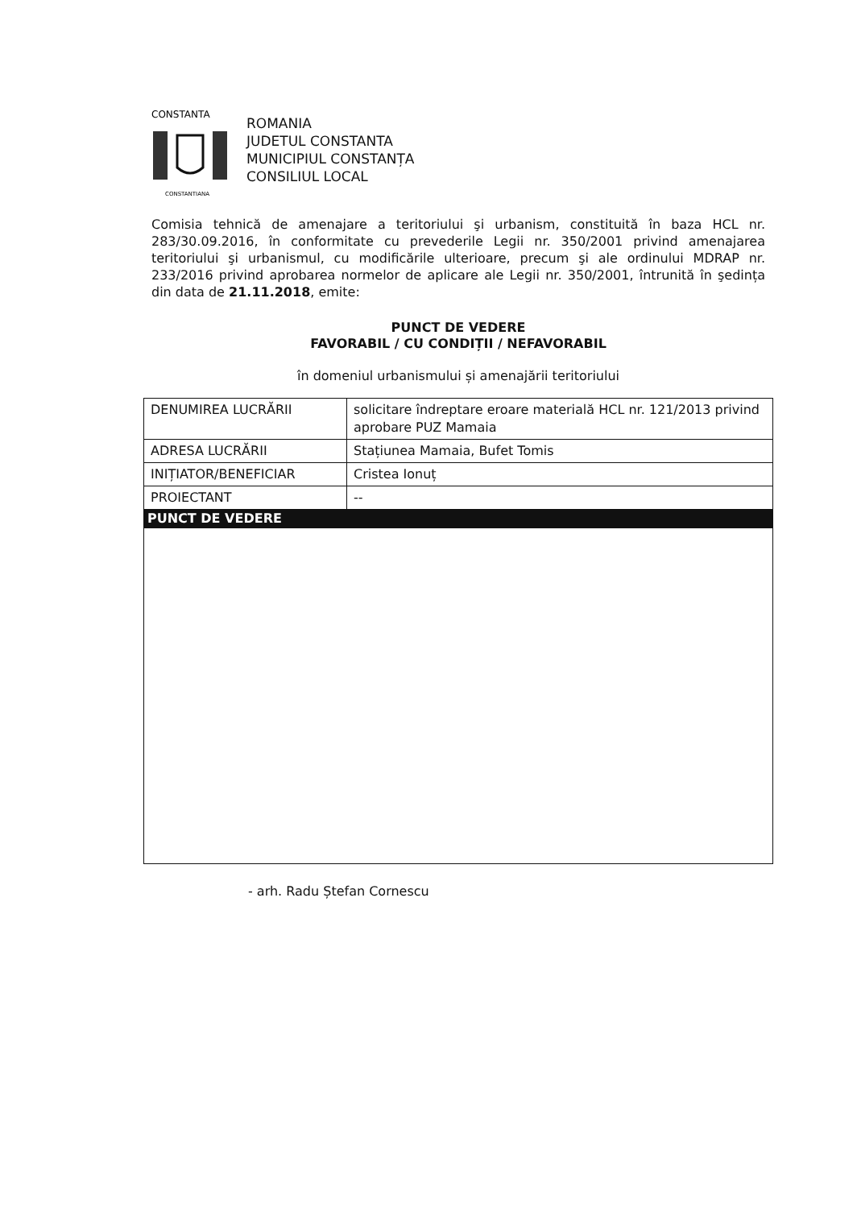CONSTANTA
CONSTANTIANA
ROMANIA
JUDETUL CONSTANTA
MUNICIPIUL CONSTANȚA
CONSILIUL LOCAL
Comisia tehnică de amenajare a teritoriului şi urbanism, constituită în baza HCL nr. 283/30.09.2016, în conformitate cu prevederile Legii nr. 350/2001 privind amenajarea teritoriului şi urbanismul, cu modificările ulterioare, precum şi ale ordinului MDRAP nr. 233/2016 privind aprobarea normelor de aplicare ale Legii nr. 350/2001, întrunită în şedința din data de 21.11.2018, emite:
PUNCT DE VEDERE
FAVORABIL / CU CONDIȚII / NEFAVORABIL
în domeniul urbanismului și amenajării teritoriului
| DENUMIREA LUCRĂRII | solicitare îndreptare eroare materială HCL nr. 121/2013 privind aprobare PUZ Mamaia |
| ADRESA LUCRĂRII | Stațiunea Mamaia, Bufet Tomis |
| INIȚIATOR/BENEFICIAR | Cristea Ionuț |
| PROIECTANT | -- |
| PUNCT DE VEDERE | |
- arh. Radu Ștefan Cornescu